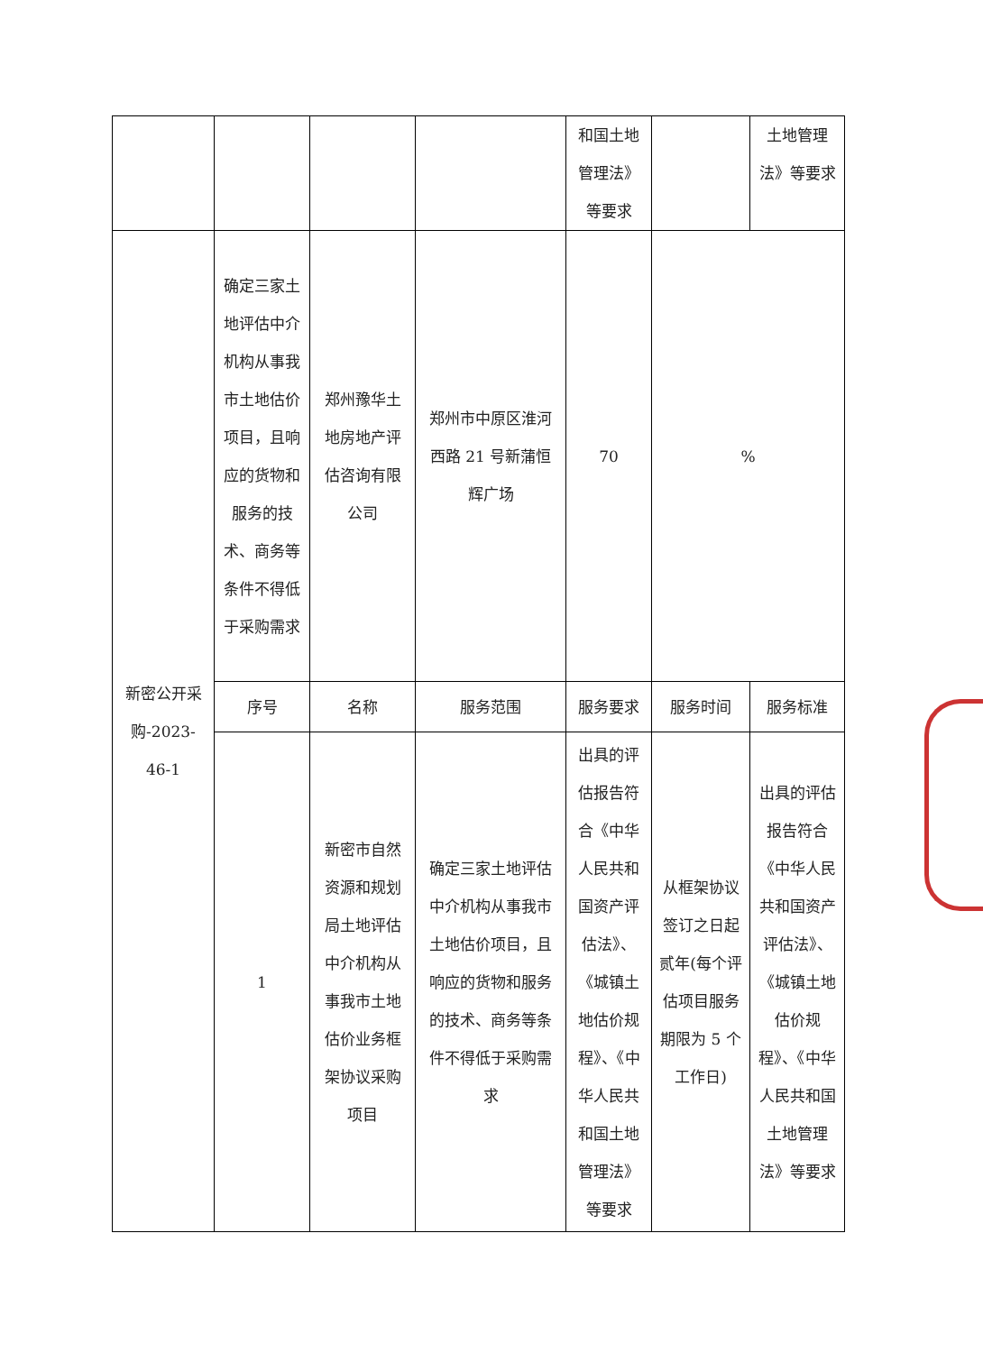| | | | | 和国土地管理法》等要求 | | 土地管理法》等要求 |
| 新密公开采购-2023-46-1 | 确定三家土地评估中介机构从事我市土地估价项目，且响应的货物和服务的技术、商务等条件不得低于采购需求 | 郑州豫华土地房地产评估咨询有限公司 | 郑州市中原区淮河西路 21 号新蒲恒辉广场 | 70 | % | |
| | 序号 | 名称 | 服务范围 | 服务要求 | 服务时间 | 服务标准 |
| | 1 | 新密市自然资源和规划局土地评估中介机构从事我市土地估价业务框架协议采购项目 | 确定三家土地评估中介机构从事我市土地估价项目，且响应的货物和服务的技术、商务等条件不得低于采购需求 | 出具的评估报告符合《中华人民共和国资产评估法》、《城镇土地估价规程》、《中华人民共和国土地管理法》等要求 | 从框架协议签订之日起贰年(每个评估项目服务期限为 5 个工作日) | 出具的评估报告符合《中华人民共和国资产评估法》、《城镇土地估价规程》、《中华人民共和国土地管理法》等要求 |